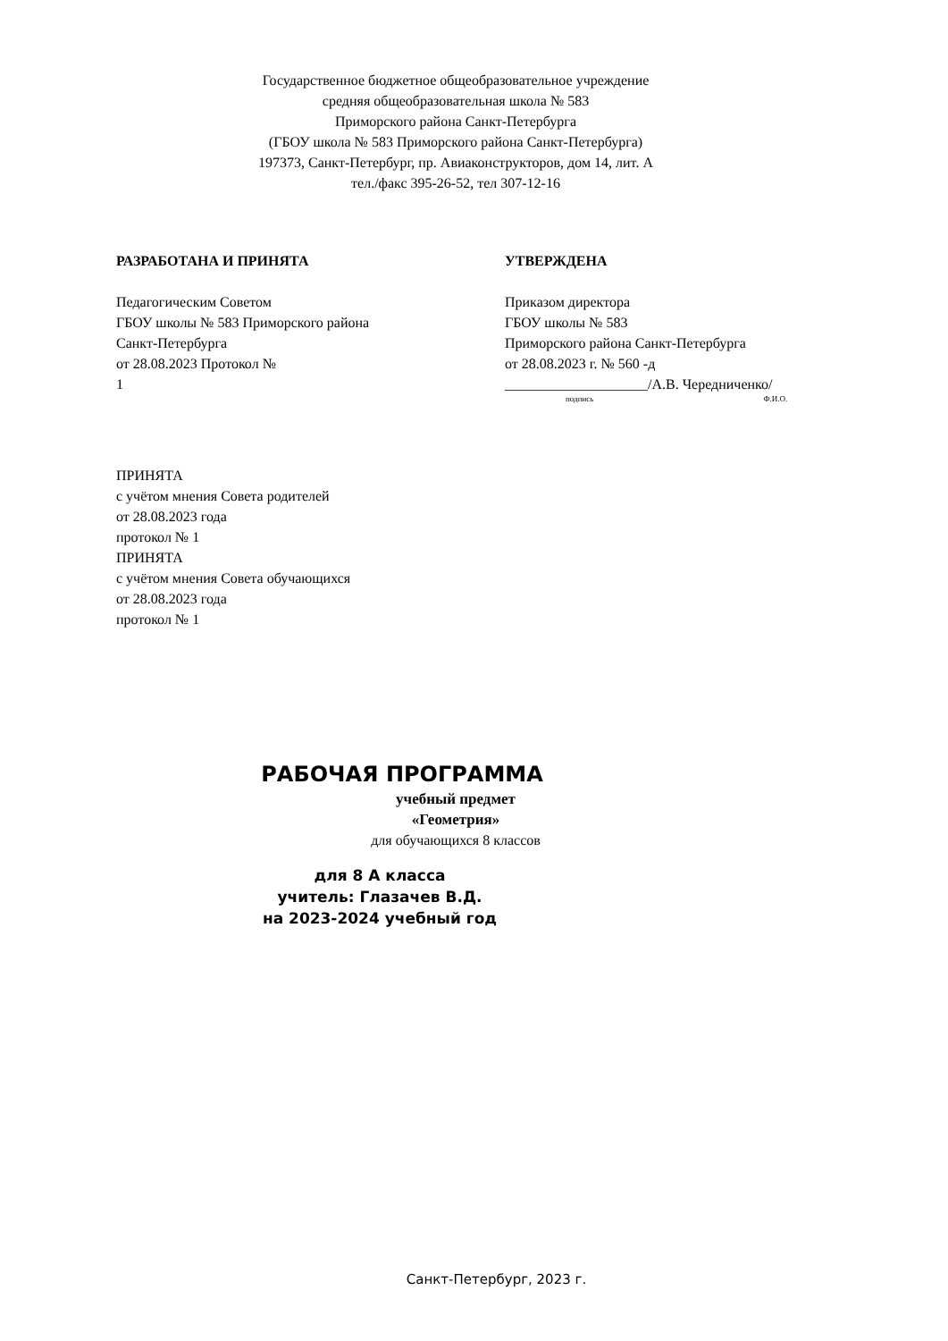Государственное бюджетное общеобразовательное учреждение
средняя общеобразовательная школа № 583
Приморского района Санкт-Петербурга
(ГБОУ школа № 583 Приморского района Санкт-Петербурга)
197373, Санкт-Петербург, пр. Авиаконструкторов, дом 14, лит. А
тел./факс 395-26-52, тел 307-12-16
РАЗРАБОТАНА И ПРИНЯТА
Педагогическим Советом
ГБОУ школы № 583 Приморского района
Санкт-Петербурга
от 28.08.2023 Протокол №
1
УТВЕРЖДЕНА
Приказом директора
ГБОУ школы № 583
Приморского района Санкт-Петербурга
от 28.08.2023 г. № 560 -д
____________________/А.В. Чередниченко/
подпись Ф.И.О.
ПРИНЯТА
с учётом мнения Совета родителей
от 28.08.2023 года
протокол № 1
ПРИНЯТА
с учётом мнения Совета обучающихся
от 28.08.2023 года
протокол № 1
РАБОЧАЯ ПРОГРАММА
учебный предмет
«Геометрия»
для обучающихся 8 классов
для 8 А класса
учитель: Глазачев В.Д.
на 2023-2024 учебный год
Санкт-Петербург, 2023 г.